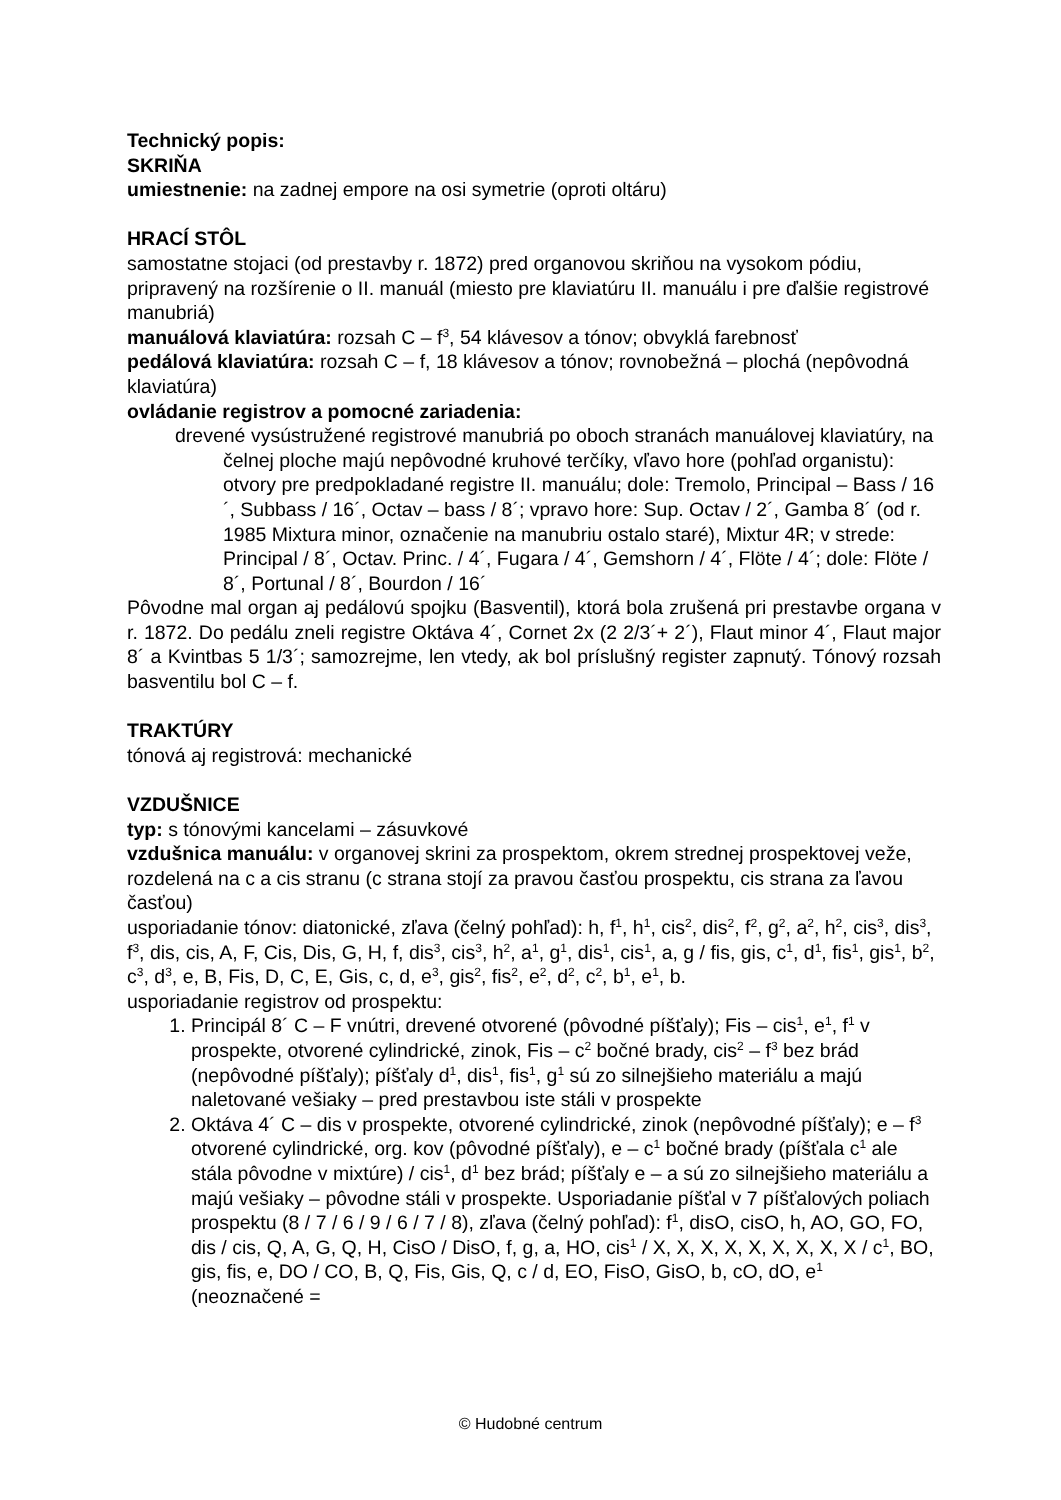Technický popis:
SKRIŇA
umiestnenie: na zadnej empore na osi symetrie (oproti oltáru)
HRACÍ STÔL
samostatne stojaci (od prestavby r. 1872) pred organovou skriňou na vysokom pódiu, pripravený na rozšírenie o II. manuál (miesto pre klaviatúru II. manuálu i pre ďalšie registrové manubriá)
manuálová klaviatúra: rozsah C – f<sup>3</sup>, 54 klávesov a tónov; obvyklá farebnosť
pedálová klaviatúra: rozsah C – f, 18 klávesov a tónov; rovnobežná – plochá (nepôvodná klaviatúra)
ovládanie registrov a pomocné zariadenia:
drevené vysústružené registrové manubriá po oboch stranách manuálovej klaviatúry, na čelnej ploche majú nepôvodné kruhové terčíky, vľavo hore (pohľad organistu): otvory pre predpokladané registre II. manuálu; dole: Tremolo, Principal – Bass / 16´, Subbass / 16´, Octav – bass / 8´; vpravo hore: Sup. Octav / 2´, Gamba 8´ (od r. 1985 Mixtura minor, označenie na manubriu ostalo staré), Mixtur 4R; v strede: Principal / 8´, Octav. Princ. / 4´, Fugara / 4´, Gemshorn / 4´, Flöte / 4´; dole: Flöte / 8´, Portunal / 8´, Bourdon / 16´
Pôvodne mal organ aj pedálovú spojku (Basventil), ktorá bola zrušená pri prestavbe organa v r. 1872. Do pedálu zneli registre Oktáva 4´, Cornet 2x (2 2/3´+ 2´), Flaut minor 4´, Flaut major 8´ a Kvintbas 5 1/3´; samozrejme, len vtedy, ak bol príslušný register zapnutý. Tónový rozsah basventilu bol C – f.
TRAKTÚRY
tónová aj registrová: mechanické
VZDUŠNICE
typ: s tónovými kancelami – zásuvkové
vzdušnica manuálu: v organovej skrini za prospektom, okrem strednej prospektovej veže, rozdelená na c a cis stranu (c strana stojí za pravou časťou prospektu, cis strana za ľavou časťou)
usporiadanie tónov: diatonické, zľava (čelný pohľad): h, f<sup>1</sup>, h<sup>1</sup>, cis<sup>2</sup>, dis<sup>2</sup>, f<sup>2</sup>, g<sup>2</sup>, a<sup>2</sup>, h<sup>2</sup>, cis<sup>3</sup>, dis<sup>3</sup>, f<sup>3</sup>, dis, cis, A, F, Cis, Dis, G, H, f, dis<sup>3</sup>, cis<sup>3</sup>, h<sup>2</sup>, a<sup>1</sup>, g<sup>1</sup>, dis<sup>1</sup>, cis<sup>1</sup>, a, g / fis, gis, c<sup>1</sup>, d<sup>1</sup>, fis<sup>1</sup>, gis<sup>1</sup>, b<sup>2</sup>, c<sup>3</sup>, d<sup>3</sup>, e, B, Fis, D, C, E, Gis, c, d, e<sup>3</sup>, gis<sup>2</sup>, fis<sup>2</sup>, e<sup>2</sup>, d<sup>2</sup>, c<sup>2</sup>, b<sup>1</sup>, e<sup>1</sup>, b.
usporiadanie registrov od prospektu:
1. Principál 8´ C – F vnútri, drevené otvorené (pôvodné píšťaly); Fis – cis<sup>1</sup>, e<sup>1</sup>, f<sup>1</sup> v prospekte, otvorené cylindrické, zinok, Fis – c<sup>2</sup> bočné brady, cis<sup>2</sup> – f<sup>3</sup> bez brád (nepôvodné píšťaly); píšťaly d<sup>1</sup>, dis<sup>1</sup>, fis<sup>1</sup>, g<sup>1</sup> sú zo silnejšieho materiálu a majú naletované vešiaky – pred prestavbou iste stáli v prospekte
2. Oktáva 4´ C – dis v prospekte, otvorené cylindrické, zinok (nepôvodné píšťaly); e – f<sup>3</sup> otvorené cylindrické, org. kov (pôvodné píšťaly), e – c<sup>1</sup> bočné brady (píšťala c<sup>1</sup> ale stála pôvodne v mixtúre) / cis<sup>1</sup>, d<sup>1</sup> bez brád; píšťaly e – a sú zo silnejšieho materiálu a majú vešiaky – pôvodne stáli v prospekte. Usporiadanie píšťal v 7 píšťalových poliach prospektu (8 / 7 / 6 / 9 / 6 / 7 / 8), zľava (čelný pohľad): f<sup>1</sup>, disO, cisO, h, AO, GO, FO, dis / cis, Q, A, G, Q, H, CisO / DisO, f, g, a, HO, cis<sup>1</sup> / X, X, X, X, X, X, X, X, X / c<sup>1</sup>, BO, gis, fis, e, DO / CO, B, Q, Fis, Gis, Q, c / d, EO, FisO, GisO, b, cO, dO, e<sup>1</sup> (neoznačené =
© Hudobné centrum